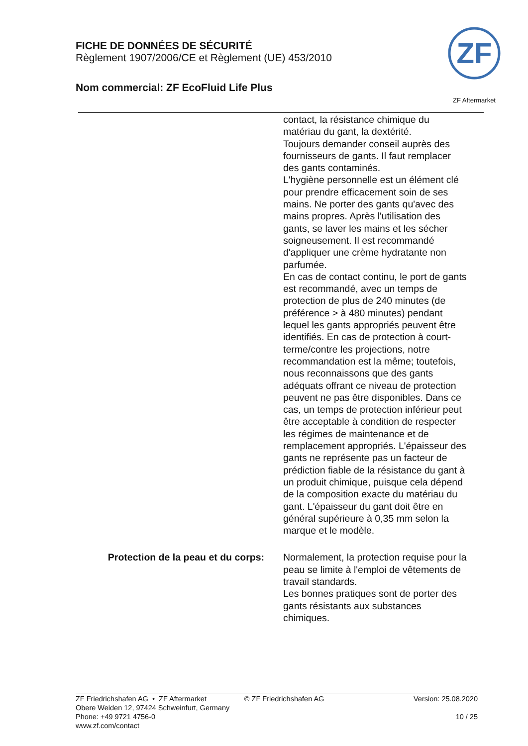FICHE DE DONNÉES DE SÉCURITÉ
Règlement 1907/2006/CE et Règlement (UE) 453/2010
Nom commercial: ZF EcoFluid Life Plus
ZF
ZF Aftermarket
contact, la résistance chimique du matériau du gant, la dextérité.
Toujours demander conseil auprès des fournisseurs de gants. Il faut remplacer des gants contaminés.
L'hygiène personnelle est un élément clé pour prendre efficacement soin de ses mains. Ne porter des gants qu'avec des mains propres. Après l'utilisation des gants, se laver les mains et les sécher soigneusement. Il est recommandé d'appliquer une crème hydratante non parfumée.
En cas de contact continu, le port de gants est recommandé, avec un temps de protection de plus de 240 minutes (de préférence > à 480 minutes) pendant lequel les gants appropriés peuvent être identifiés. En cas de protection à court-terme/contre les projections, notre recommandation est la même; toutefois, nous reconnaissons que des gants adéquats offrant ce niveau de protection peuvent ne pas être disponibles. Dans ce cas, un temps de protection inférieur peut être acceptable à condition de respecter les régimes de maintenance et de remplacement appropriés. L'épaisseur des gants ne représente pas un facteur de prédiction fiable de la résistance du gant à un produit chimique, puisque cela dépend de la composition exacte du matériau du gant. L'épaisseur du gant doit être en général supérieure à 0,35 mm selon la marque et le modèle.
Protection de la peau et du corps: Normalement, la protection requise pour la peau se limite à l'emploi de vêtements de travail standards.
Les bonnes pratiques sont de porter des gants résistants aux substances chimiques.
ZF Friedrichshafen AG • ZF Aftermarket
Obere Weiden 12, 97424 Schweinfurt, Germany
Phone: +49 9721 4756-0
www.zf.com/contact
© ZF Friedrichshafen AG Version: 25.08.2020
10 / 25